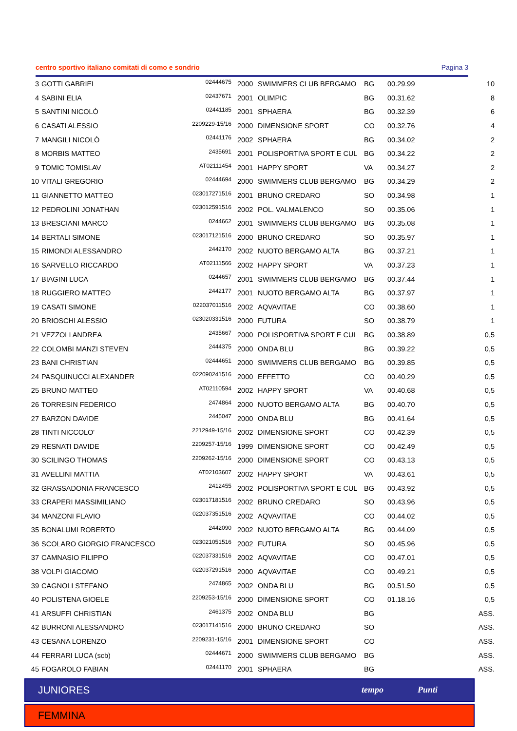centro sportivo italiano comitati di como e sondrio Pagina 3
| 3 | GOTTI GABRIEL | 02444675 | 2000 | SWIMMERS CLUB BERGAMO | BG | 00.29.99 | 10 |
| 4 | SABINI ELIA | 02437671 | 2001 | OLIMPIC | BG | 00.31.62 | 8 |
| 5 | SANTINI NICOLÒ | 02441185 | 2001 | SPHAERA | BG | 00.32.39 | 6 |
| 6 | CASATI ALESSIO | 2209229-15/16 | 2000 | DIMENSIONE SPORT | CO | 00.32.76 | 4 |
| 7 | MANGILI NICOLÒ | 02441176 | 2002 | SPHAERA | BG | 00.34.02 | 2 |
| 8 | MORBIS MATTEO | 2435691 | 2001 | POLISPORTIVA SPORT E CUL | BG | 00.34.22 | 2 |
| 9 | TOMIC TOMISLAV | AT02111454 | 2001 | HAPPY SPORT | VA | 00.34.27 | 2 |
| 10 | VITALI GREGORIO | 02444694 | 2000 | SWIMMERS CLUB BERGAMO | BG | 00.34.29 | 2 |
| 11 | GIANNETTO MATTEO | 023017271516 | 2001 | BRUNO CREDARO | SO | 00.34.98 | 1 |
| 12 | PEDROLINI JONATHAN | 023012591516 | 2002 | POL. VALMALENCO | SO | 00.35.06 | 1 |
| 13 | BRESCIANI MARCO | 0244662 | 2001 | SWIMMERS CLUB BERGAMO | BG | 00.35.08 | 1 |
| 14 | BERTALI SIMONE | 023017121516 | 2000 | BRUNO CREDARO | SO | 00.35.97 | 1 |
| 15 | RIMONDI ALESSANDRO | 2442170 | 2002 | NUOTO BERGAMO ALTA | BG | 00.37.21 | 1 |
| 16 | SARVELLO RICCARDO | AT02111566 | 2002 | HAPPY SPORT | VA | 00.37.23 | 1 |
| 17 | BIAGINI LUCA | 0244657 | 2001 | SWIMMERS CLUB BERGAMO | BG | 00.37.44 | 1 |
| 18 | RUGGIERO MATTEO | 2442177 | 2001 | NUOTO BERGAMO ALTA | BG | 00.37.97 | 1 |
| 19 | CASATI SIMONE | 022037011516 | 2002 | AQVAVITAE | CO | 00.38.60 | 1 |
| 20 | BRIOSCHI ALESSIO | 023020331516 | 2000 | FUTURA | SO | 00.38.79 | 1 |
| 21 | VEZZOLI ANDREA | 2435667 | 2000 | POLISPORTIVA SPORT E CUL | BG | 00.38.89 | 0,5 |
| 22 | COLOMBI MANZI STEVEN | 2444375 | 2000 | ONDA BLU | BG | 00.39.22 | 0,5 |
| 23 | BANI CHRISTIAN | 02444651 | 2000 | SWIMMERS CLUB BERGAMO | BG | 00.39.85 | 0,5 |
| 24 | PASQUINUCCI ALEXANDER | 022090241516 | 2000 | EFFETTO | CO | 00.40.29 | 0,5 |
| 25 | BRUNO MATTEO | AT02110594 | 2002 | HAPPY SPORT | VA | 00.40.68 | 0,5 |
| 26 | TORRESIN FEDERICO | 2474864 | 2000 | NUOTO BERGAMO ALTA | BG | 00.40.70 | 0,5 |
| 27 | BARZON DAVIDE | 2445047 | 2000 | ONDA BLU | BG | 00.41.64 | 0,5 |
| 28 | TINTI NICCOLO' | 2212949-15/16 | 2002 | DIMENSIONE SPORT | CO | 00.42.39 | 0,5 |
| 29 | RESNATI DAVIDE | 2209257-15/16 | 1999 | DIMENSIONE SPORT | CO | 00.42.49 | 0,5 |
| 30 | SCILINGO THOMAS | 2209262-15/16 | 2000 | DIMENSIONE SPORT | CO | 00.43.13 | 0,5 |
| 31 | AVELLINI MATTIA | AT02103607 | 2002 | HAPPY SPORT | VA | 00.43.61 | 0,5 |
| 32 | GRASSADONIA FRANCESCO | 2412455 | 2002 | POLISPORTIVA SPORT E CUL | BG | 00.43.92 | 0,5 |
| 33 | CRAPERI MASSIMILIANO | 023017181516 | 2002 | BRUNO CREDARO | SO | 00.43.96 | 0,5 |
| 34 | MANZONI FLAVIO | 022037351516 | 2002 | AQVAVITAE | CO | 00.44.02 | 0,5 |
| 35 | BONALUMI ROBERTO | 2442090 | 2002 | NUOTO BERGAMO ALTA | BG | 00.44.09 | 0,5 |
| 36 | SCOLARO GIORGIO FRANCESCO | 023021051516 | 2002 | FUTURA | SO | 00.45.96 | 0,5 |
| 37 | CAMNASIO FILIPPO | 022037331516 | 2002 | AQVAVITAE | CO | 00.47.01 | 0,5 |
| 38 | VOLPI GIACOMO | 022037291516 | 2000 | AQVAVITAE | CO | 00.49.21 | 0,5 |
| 39 | CAGNOLI STEFANO | 2474865 | 2002 | ONDA BLU | BG | 00.51.50 | 0,5 |
| 40 | POLISTENA GIOELE | 2209253-15/16 | 2000 | DIMENSIONE SPORT | CO | 01.18.16 | 0,5 |
| 41 | ARSUFFI CHRISTIAN | 2461375 | 2002 | ONDA BLU | BG | | ASS. |
| 42 | BURRONI ALESSANDRO | 023017141516 | 2000 | BRUNO CREDARO | SO | | ASS. |
| 43 | CESANA LORENZO | 2209231-15/16 | 2001 | DIMENSIONE SPORT | CO | | ASS. |
| 44 | FERRARI LUCA (scb) | 02444671 | 2000 | SWIMMERS CLUB BERGAMO | BG | | ASS. |
| 45 | FOGAROLO FABIAN | 02441170 | 2001 | SPHAERA | BG | | ASS. |
JUNIORES tempo Punti
FEMMINA